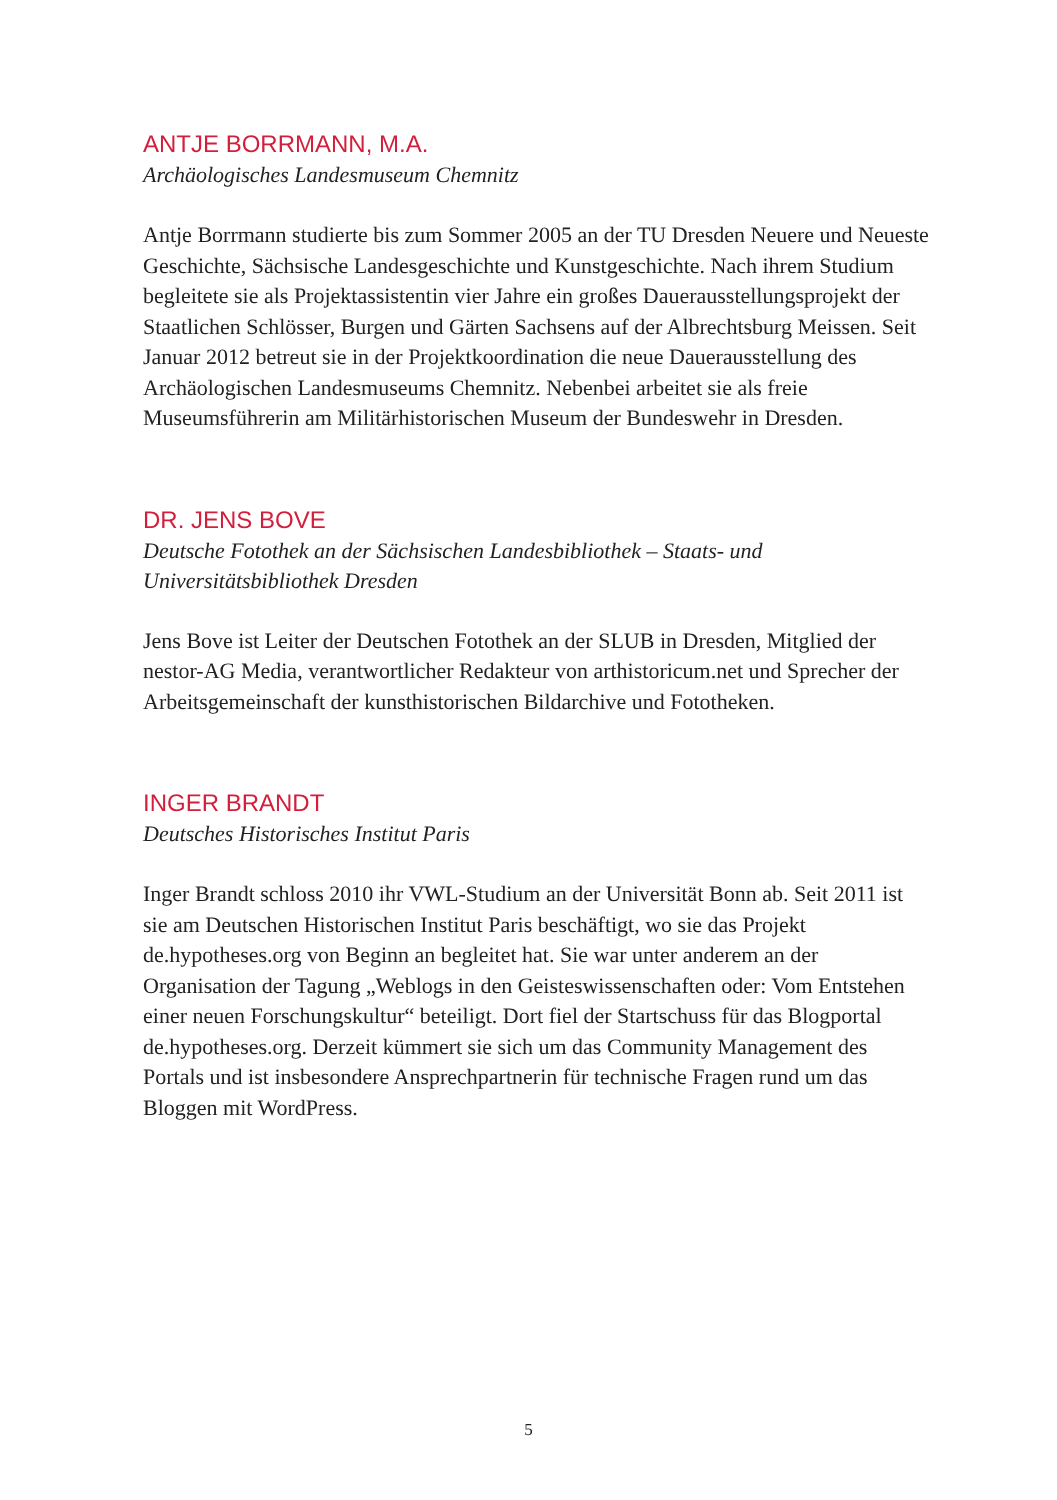ANTJE BORRMANN, M.A.
Archäologisches Landesmuseum Chemnitz
Antje Borrmann studierte bis zum Sommer 2005 an der TU Dresden Neuere und Neueste Geschichte, Sächsische Landesgeschichte und Kunstgeschichte. Nach ihrem Studium begleitete sie als Projektassistentin vier Jahre ein großes Dauerausstellungsprojekt der Staatlichen Schlösser, Burgen und Gärten Sachsens auf der Albrechtsburg Meissen. Seit Januar 2012 betreut sie in der Projektkoordination die neue Dauerausstellung des Archäologischen Landesmuseums Chemnitz. Nebenbei arbeitet sie als freie Museumsführerin am Militärhistorischen Museum der Bundeswehr in Dresden.
DR. JENS BOVE
Deutsche Fotothek an der Sächsischen Landesbibliothek – Staats- und Universitätsbibliothek Dresden
Jens Bove ist Leiter der Deutschen Fotothek an der SLUB in Dresden, Mitglied der nestor-AG Media, verantwortlicher Redakteur von arthistoricum.net und Sprecher der Arbeitsgemeinschaft der kunsthistorischen Bildarchive und Fototheken.
INGER BRANDT
Deutsches Historisches Institut Paris
Inger Brandt schloss 2010 ihr VWL-Studium an der Universität Bonn ab. Seit 2011 ist sie am Deutschen Historischen Institut Paris beschäftigt, wo sie das Projekt de.hypotheses.org von Beginn an begleitet hat. Sie war unter anderem an der Organisation der Tagung „Weblogs in den Geisteswissenschaften oder: Vom Entstehen einer neuen Forschungskultur“ beteiligt. Dort fiel der Startschuss für das Blogportal de.hypotheses.org. Derzeit kümmert sie sich um das Community Management des Portals und ist insbesondere Ansprechpartnerin für technische Fragen rund um das Bloggen mit WordPress.
5